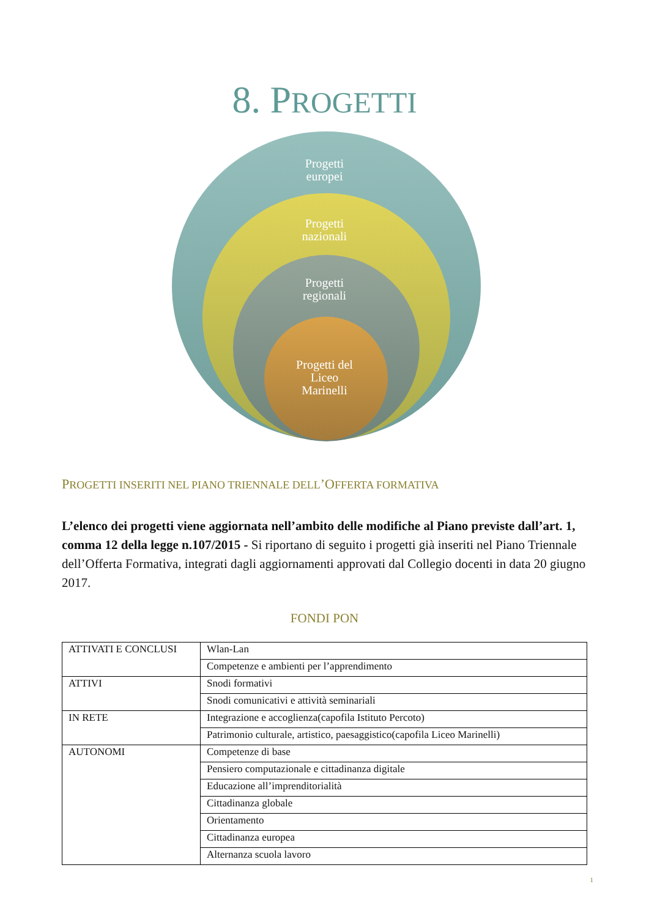8. PROGETTI
Progetti
europei
Progetti
nazionali
Progetti
regionali
Progetti del
Liceo
Marinelli
PROGETTI INSERITI NEL PIANO TRIENNALE DELL’OFFERTA FORMATIVA
L’elenco dei progetti viene aggiornata nell’ambito delle modifiche al Piano previste dall’art. 1, comma 12 della legge n.107/2015 - Si riportano di seguito i progetti già inseriti nel Piano Triennale dell’Offerta Formativa, integrati dagli aggiornamenti approvati dal Collegio docenti in data 20 giugno 2017.
FONDI PON
| ATTIVATI E CONCLUSI | Wlan-Lan |
| | Competenze e ambienti per l’apprendimento |
| ATTIVI | Snodi formativi |
| | Snodi comunicativi e attività seminariali |
| IN RETE | Integrazione e accoglienza(capofila Istituto Percoto) |
| | Patrimonio culturale, artistico, paesaggistico(capofila Liceo Marinelli) |
| AUTONOMI | Competenze di base |
| | Pensiero computazionale e cittadinanza digitale |
| | Educazione all’imprenditorialità |
| | Cittadinanza globale |
| | Orientamento |
| | Cittadinanza europea |
| | Alternanza scuola lavoro |
1